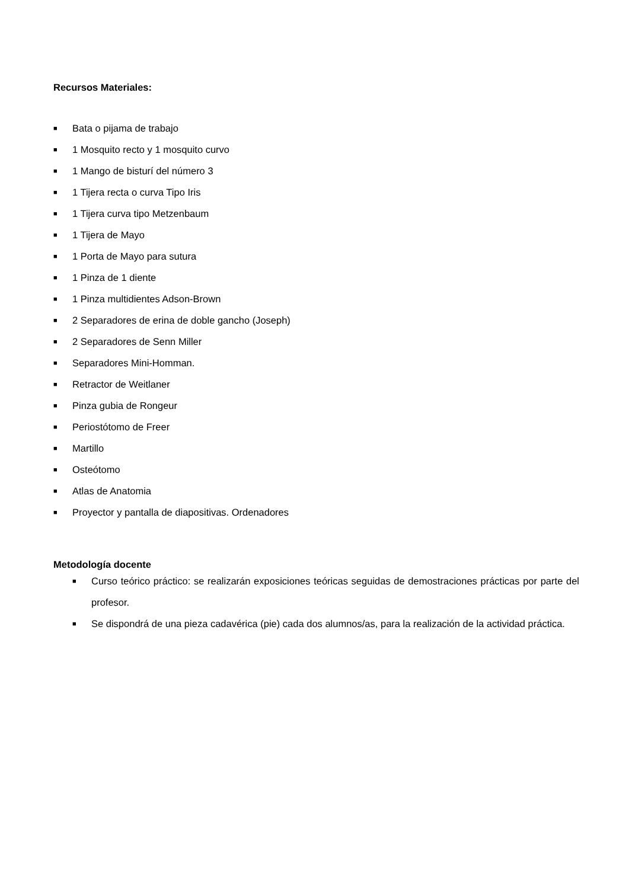Recursos Materiales:
■ Bata o pijama de trabajo
■ 1 Mosquito recto y 1 mosquito curvo
■ 1 Mango de bisturí del número 3
■ 1 Tijera recta o curva Tipo Iris
■ 1 Tijera curva tipo Metzenbaum
■ 1 Tijera de Mayo
■ 1 Porta de Mayo para sutura
■ 1 Pinza de 1 diente
■ 1 Pinza multidientes Adson-Brown
■ 2 Separadores de erina de doble gancho (Joseph)
■ 2 Separadores de Senn Miller
■ Separadores Mini-Homman.
■ Retractor de Weitlaner
■ Pinza gubia de Rongeur
■ Periostótomo de Freer
■ Martillo
■ Osteótomo
■ Atlas de Anatomia
■ Proyector y pantalla de diapositivas. Ordenadores
Metodología docente
■ Curso teórico práctico: se realizarán exposiciones teóricas seguidas de demostraciones prácticas por parte del profesor.
■ Se dispondrá de una pieza cadavérica (pie) cada dos alumnos/as, para la realización de la actividad práctica.